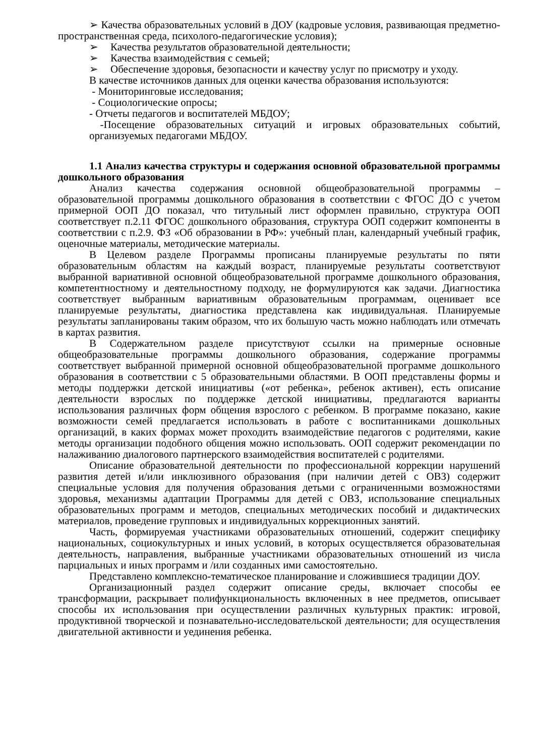➢ Качества образовательных условий в ДОУ (кадровые условия, развивающая предметно-пространственная среда, психолого-педагогические условия);
➢ Качества результатов образовательной деятельности;
➢ Качества взаимодействия с семьей;
➢ Обеспечение здоровья, безопасности и качеству услуг по присмотру и уходу.
В качестве источников данных для оценки качества образования используются:
- Мониторинговые исследования;
- Социологические опросы;
- Отчеты педагогов и воспитателей МБДОУ;
-Посещение образовательных ситуаций и игровых образовательных событий, организуемых педагогами МБДОУ.
1.1 Анализ качества структуры и содержания основной образовательной программы дошкольного образования
Анализ качества содержания основной общеобразовательной программы – образовательной программы дошкольного образования в соответствии с ФГОС ДО с учетом примерной ООП ДО показал, что титульный лист оформлен правильно, структура ООП соответствует п.2.11 ФГОС дошкольного образования, структура ООП содержит компоненты в соответствии с п.2.9. ФЗ «Об образовании в РФ»: учебный план, календарный учебный график, оценочные материалы, методические материалы.
В Целевом разделе Программы прописаны планируемые результаты по пяти образовательным областям на каждый возраст, планируемые результаты соответствуют выбранной вариативной основной общеобразовательной программе дошкольного образования, компетентностному и деятельностному подходу, не формулируются как задачи. Диагностика соответствует выбранным вариативным образовательным программам, оценивает все планируемые результаты, диагностика представлена как индивидуальная. Планируемые результаты запланированы таким образом, что их большую часть можно наблюдать или отмечать в картах развития.
В Содержательном разделе присутствуют ссылки на примерные основные общеобразовательные программы дошкольного образования, содержание программы соответствует выбранной примерной основной общеобразовательной программе дошкольного образования в соответствии с 5 образовательными областями. В ООП представлены формы и методы поддержки детской инициативы («от ребенка», ребенок активен), есть описание деятельности взрослых по поддержке детской инициативы, предлагаются варианты использования различных форм общения взрослого с ребенком. В программе показано, какие возможности семей предлагается использовать в работе с воспитанниками дошкольных организаций, в каких формах может проходить взаимодействие педагогов с родителями, какие методы организации подобного общения можно использовать. ООП содержит рекомендации по налаживанию диалогового партнерского взаимодействия воспитателей с родителями.
Описание образовательной деятельности по профессиональной коррекции нарушений развития детей и/или инклюзивного образования (при наличии детей с ОВЗ) содержит специальные условия для получения образования детьми с ограниченными возможностями здоровья, механизмы адаптации Программы для детей с ОВЗ, использование специальных образовательных программ и методов, специальных методических пособий и дидактических материалов, проведение групповых и индивидуальных коррекционных занятий.
Часть, формируемая участниками образовательных отношений, содержит специфику национальных, социокультурных и иных условий, в которых осуществляется образовательная деятельность, направления, выбранные участниками образовательных отношений из числа парциальных и иных программ и /или созданных ими самостоятельно.
Представлено комплексно-тематическое планирование и сложившиеся традиции ДОУ.
Организационный раздел содержит описание среды, включает способы ее трансформации, раскрывает полифункциональность включенных в нее предметов, описывает способы их использования при осуществлении различных культурных практик: игровой, продуктивной творческой и познавательно-исследовательской деятельности; для осуществления двигательной активности и уединения ребенка.